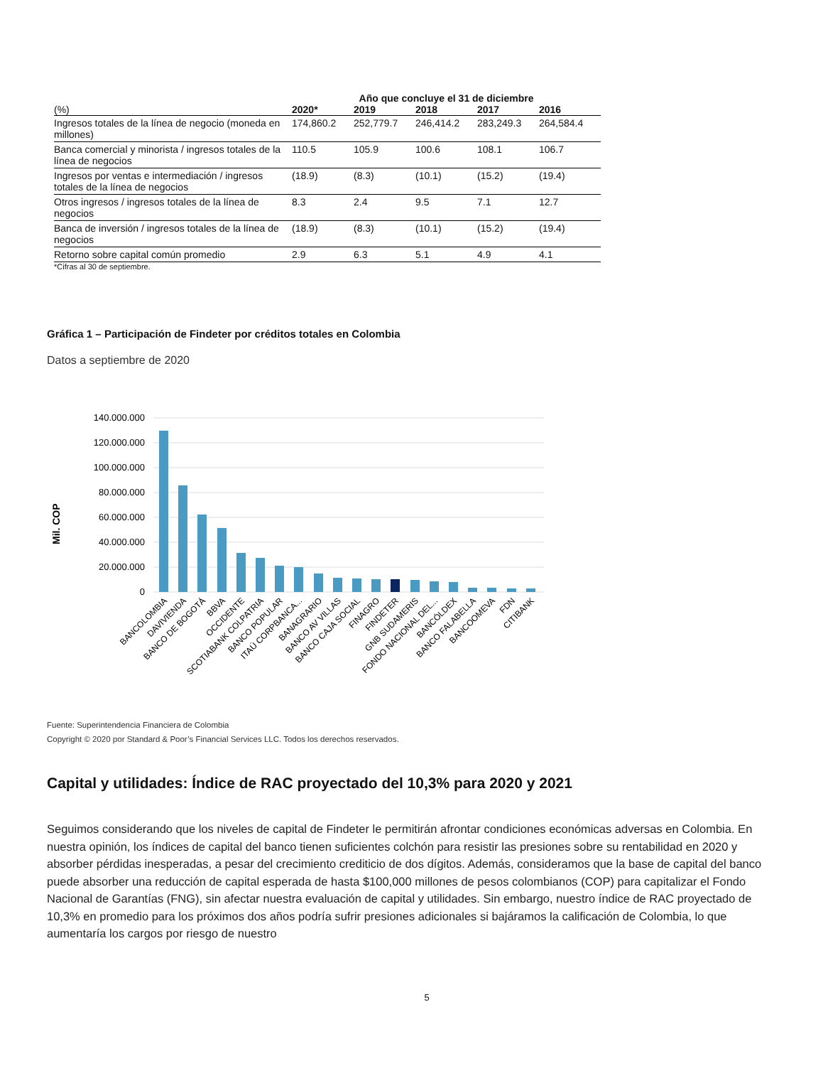| | Año que concluye el 31 de diciembre | | | | |
| --- | --- | --- | --- | --- | --- |
| (%) | 2020* | 2019 | 2018 | 2017 | 2016 |
| Ingresos totales de la línea de negocio (moneda en millones) | 174,860.2 | 252,779.7 | 246,414.2 | 283,249.3 | 264,584.4 |
| Banca comercial y minorista / ingresos totales de la línea de negocios | 110.5 | 105.9 | 100.6 | 108.1 | 106.7 |
| Ingresos por ventas e intermediación / ingresos totales de la línea de negocios | (18.9) | (8.3) | (10.1) | (15.2) | (19.4) |
| Otros ingresos / ingresos totales de la línea de negocios | 8.3 | 2.4 | 9.5 | 7.1 | 12.7 |
| Banca de inversión / ingresos totales de la línea de negocios | (18.9) | (8.3) | (10.1) | (15.2) | (19.4) |
| Retorno sobre capital común promedio | 2.9 | 6.3 | 5.1 | 4.9 | 4.1 |
*Cifras al 30 de septiembre.
Gráfica 1 – Participación de Findeter por créditos totales en Colombia
Datos a septiembre de 2020
140.000.000
120.000.000
100.000.000
80.000.000
60.000.000
40.000.000
20.000.000
0
Mil. COP
BANCOLOMBIA
DAVIVIENDA
BANCO DE BOGOTÁ
BBVA
OCCIDENTE
SCOTIABANK COLPATRIA
BANCO POPULAR
ITAÚ CORPBANCA...
BANAGRARIO
BANCO AV VILLAS
BANCO CAJA SOCIAL
FINAGRO
FINDETER
GNB SUDAMERIS
FONDO NACIONAL DEL...
BANCÓLDEX
BANCO FALABELLA
BANCOOMEVA
FDN
CITIBANK
Fuente: Superintendencia Financiera de Colombia
Copyright © 2020 por Standard & Poor’s Financial Services LLC. Todos los derechos reservados.
Capital y utilidades: Índice de RAC proyectado del 10,3% para 2020 y 2021
Seguimos considerando que los niveles de capital de Findeter le permitirán afrontar condiciones económicas adversas en Colombia. En nuestra opinión, los índices de capital del banco tienen suficientes colchón para resistir las presiones sobre su rentabilidad en 2020 y absorber pérdidas inesperadas, a pesar del crecimiento crediticio de dos dígitos. Además, consideramos que la base de capital del banco puede absorber una reducción de capital esperada de hasta $100,000 millones de pesos colombianos (COP) para capitalizar el Fondo Nacional de Garantías (FNG), sin afectar nuestra evaluación de capital y utilidades. Sin embargo, nuestro índice de RAC proyectado de 10,3% en promedio para los próximos dos años podría sufrir presiones adicionales si bajáramos la calificación de Colombia, lo que aumentaría los cargos por riesgo de nuestro
5